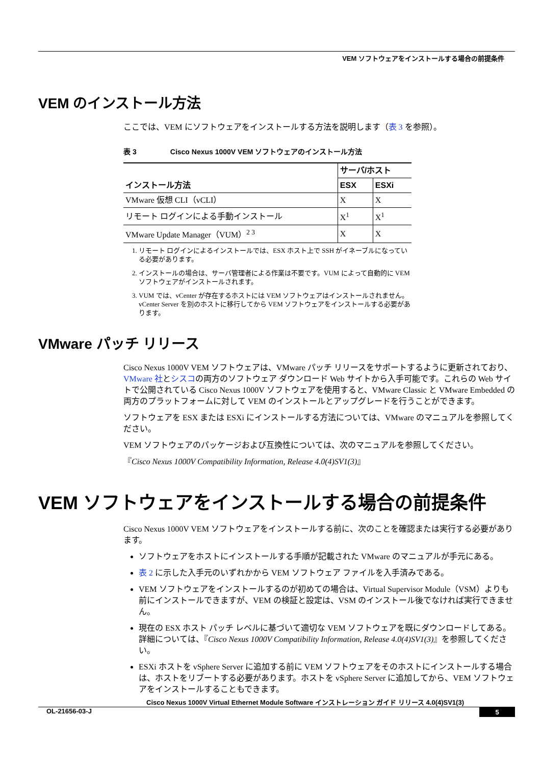VEM ソフトウェアをインストールする場合の前提条件
VEM のインストール方法
ここでは、VEM にソフトウェアをインストールする方法を説明します（表 3 を参照）。
表 3 Cisco Nexus 1000V VEM ソフトウェアのインストール方法
| インストール方法 | サーバ/ホスト | |
| --- | --- | --- |
| | ESX | ESXi |
| VMware 仮想 CLI（vCLI） | X | X |
| リモート ログインによる手動インストール | X<sup>1</sup> | X<sup>1</sup> |
| VMware Update Manager（VUM）<sup>2 3</sup> | X | X |
1. リモート ログインによるインストールでは、ESX ホスト上で SSH がイネーブルになっている必要があります。
2. インストールの場合は、サーバ管理者による作業は不要です。VUM によって自動的に VEM ソフトウェアがインストールされます。
3. VUM では、vCenter が存在するホストには VEM ソフトウェアはインストールされません。vCenter Server を別のホストに移行してから VEM ソフトウェアをインストールする必要があります。
VMware パッチ リリース
Cisco Nexus 1000V VEM ソフトウェアは、VMware パッチ リリースをサポートするように更新されており、VMware 社とシスコの両方のソフトウェア ダウンロード Web サイトから入手可能です。これらの Web サイトで公開されている Cisco Nexus 1000V ソフトウェアを使用すると、VMware Classic と VMware Embedded の両方のプラットフォームに対して VEM のインストールとアップグレードを行うことができます。
ソフトウェアを ESX または ESXi にインストールする方法については、VMware のマニュアルを参照してください。
VEM ソフトウェアのパッケージおよび互換性については、次のマニュアルを参照してください。
『Cisco Nexus 1000V Compatibility Information, Release 4.0(4)SV1(3)』
VEM ソフトウェアをインストールする場合の前提条件
Cisco Nexus 1000V VEM ソフトウェアをインストールする前に、次のことを確認または実行する必要があります。
ソフトウェアをホストにインストールする手順が記載された VMware のマニュアルが手元にある。
表 2 に示した入手元のいずれかから VEM ソフトウェア ファイルを入手済みである。
VEM ソフトウェアをインストールするのが初めての場合は、Virtual Supervisor Module（VSM）よりも前にインストールできますが、VEM の検証と設定は、VSM のインストール後でなければ実行できません。
現在の ESX ホスト パッチ レベルに基づいて適切な VEM ソフトウェアを既にダウンロードしてある。詳細については、『Cisco Nexus 1000V Compatibility Information, Release 4.0(4)SV1(3)』を参照してください。
ESXi ホストを vSphere Server に追加する前に VEM ソフトウェアをそのホストにインストールする場合は、ホストをリブートする必要があります。ホストを vSphere Server に追加してから、VEM ソフトウェアをインストールすることもできます。
Cisco Nexus 1000V Virtual Ethernet Module Software インストレーション ガイド リリース 4.0(4)SV1(3)
OL-21656-03-J 5